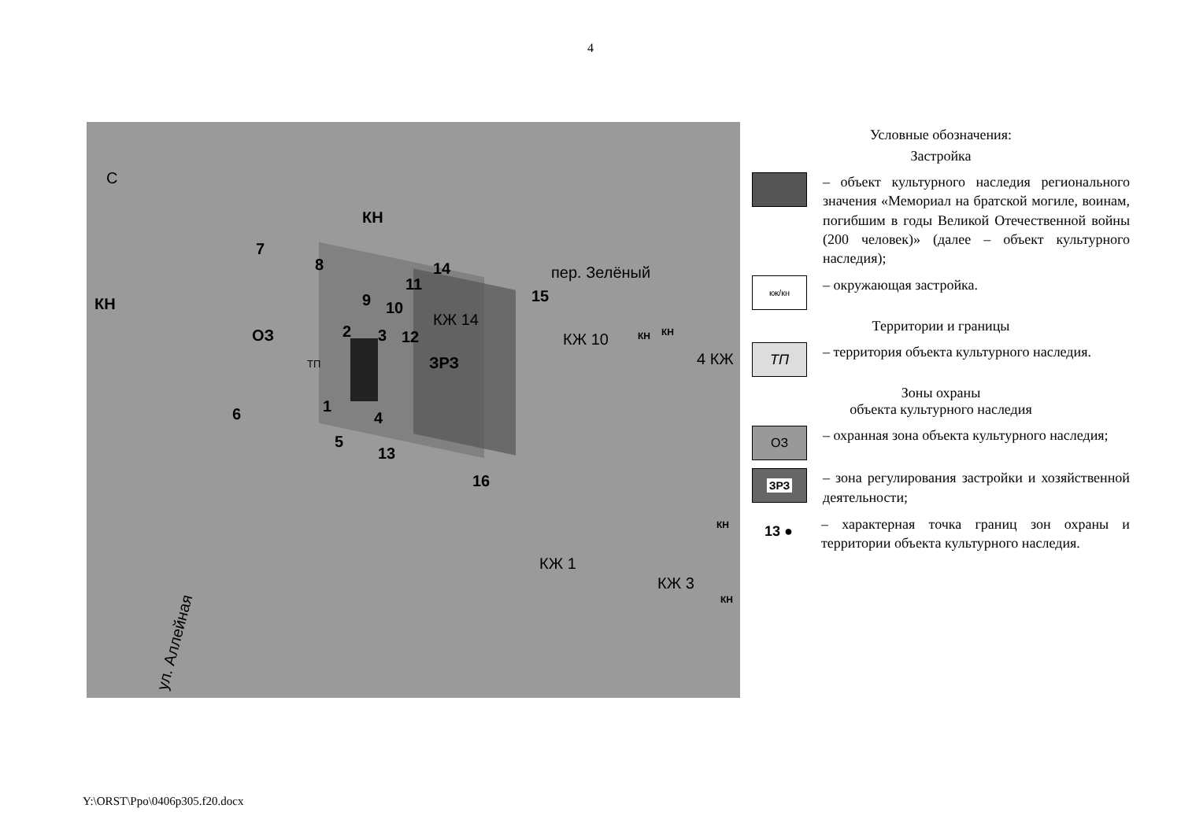4
С
КН
КН
ОЗ
ЗРЗ ТП
пер. Зелёный
КЖ 14
КЖ 10 КН КН
4 КЖ
КЖ 1
КЖ 3
КН
КН
ул. Аллейная
1
2 3
4
5
6
7
8
9 10
11
12
13
14
15
16
Условные обозначения:
Застройка
– объект культурного наследия регионального значения «Мемориал на братской могиле, воинам, погибшим в годы Великой Отечественной войны (200 человек)» (далее – объект культурного наследия);
кж/кн
– окружающая застройка.
Территории и границы
ТП
– территория объекта культурного наследия.
Зоны охраны
объекта культурного наследия
ОЗ
– охранная зона объекта культурного наследия;
ЗРЗ
– зона регулирования застройки и хозяйственной деятельности;
13 ●
– характерная точка границ зон охраны и территории объекта культурного наследия.
Y:\ORST\Ppo\0406p305.f20.docx